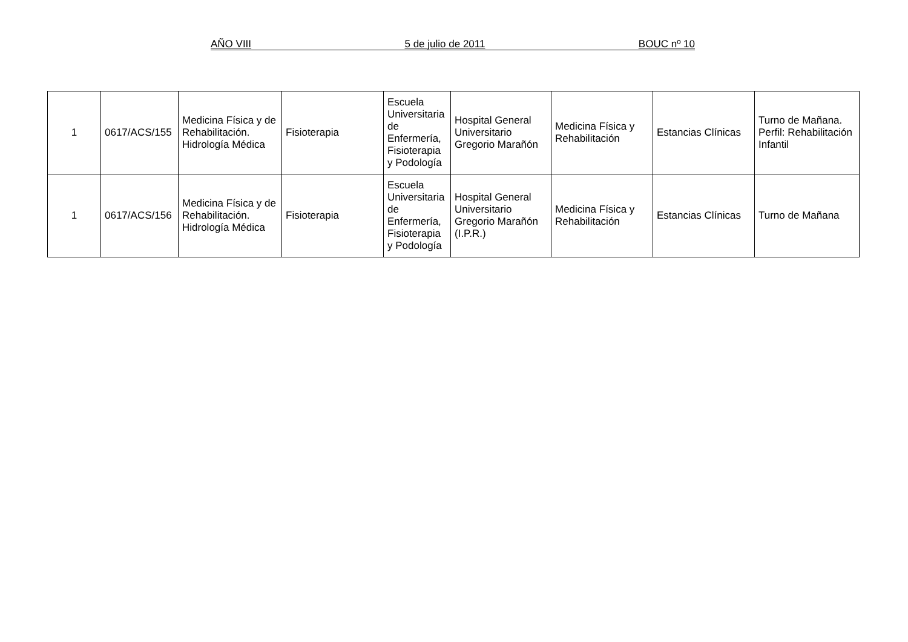AÑO VIII 5 de julio de 2011 BOUC nº 10
| 1 | 0617/ACS/155 | Medicina Física y de Rehabilitación. Hidrología Médica | Fisioterapia | Escuela Universitaria de Enfermería, Fisioterapia y Podología | Hospital General Universitario Gregorio Marañón | Medicina Física y Rehabilitación | Estancias Clínicas | Turno de Mañana. Perfil: Rehabilitación Infantil |
| 1 | 0617/ACS/156 | Medicina Física y de Rehabilitación. Hidrología Médica | Fisioterapia | Escuela Universitaria de Enfermería, Fisioterapia y Podología | Hospital General Universitario Gregorio Marañón (I.P.R.) | Medicina Física y Rehabilitación | Estancias Clínicas | Turno de Mañana |